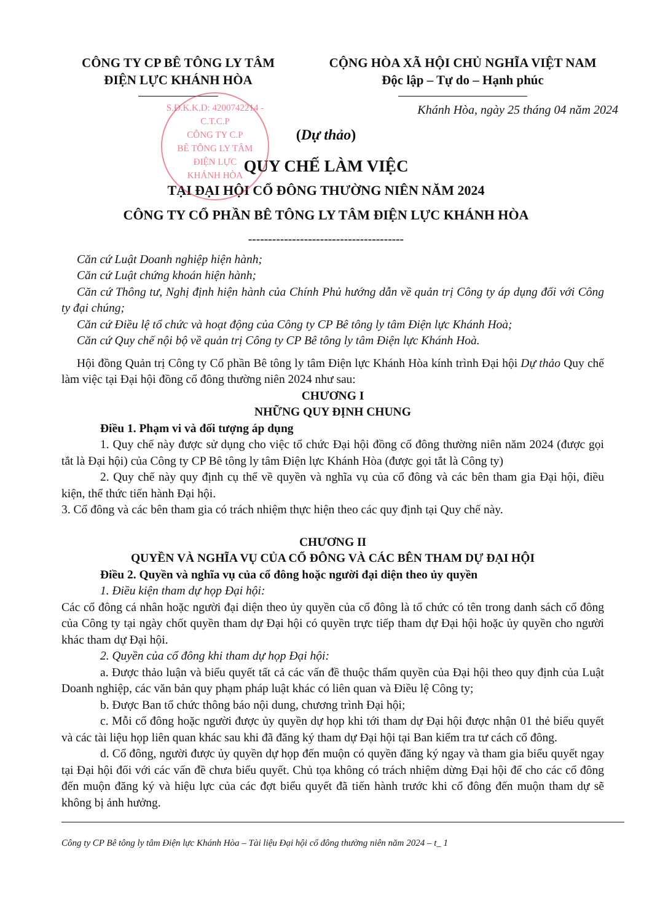S.Đ.K.K.D: 4200742214 - C.T.C.P
CÔNG TY C.P
BÊ TÔNG LY TÂM
ĐIỆN LỰC
KHÁNH HÒA
CÔNG TY CP BÊ TÔNG LY TÂM
ĐIỆN LỰC KHÁNH HÒA
CỘNG HÒA XÃ HỘI CHỦ NGHĨA VIỆT NAM
Độc lập – Tự do – Hạnh phúc
Khánh Hòa, ngày 25 tháng 04 năm 2024
(Dự thảo)
QUY CHẾ LÀM VIỆC
TẠI ĐẠI HỘI CỔ ĐÔNG THƯỜNG NIÊN NĂM 2024
CÔNG TY CỔ PHẦN BÊ TÔNG LY TÂM ĐIỆN LỰC KHÁNH HÒA
---------------------------------------
Căn cứ Luật Doanh nghiệp hiện hành;
Căn cứ Luật chứng khoán hiện hành;
Căn cứ Thông tư, Nghị định hiện hành của Chính Phủ hướng dẫn về quản trị Công ty áp dụng đối với Công ty đại chúng;
Căn cứ Điều lệ tổ chức và hoạt động của Công ty CP Bê tông ly tâm Điện lực Khánh Hoà;
Căn cứ Quy chế nội bộ về quản trị Công ty CP Bê tông ly tâm Điện lực Khánh Hoà.
Hội đồng Quản trị Công ty Cổ phần Bê tông ly tâm Điện lực Khánh Hòa kính trình Đại hội Dự thảo Quy chế làm việc tại Đại hội đồng cổ đông thường niên 2024 như sau:
CHƯƠNG I
NHỮNG QUY ĐỊNH CHUNG
Điều 1. Phạm vi và đối tượng áp dụng
1. Quy chế này được sử dụng cho việc tổ chức Đại hội đồng cổ đông thường niên năm 2024 (được gọi tắt là Đại hội) của Công ty CP Bê tông ly tâm Điện lực Khánh Hòa (được gọi tắt là Công ty)
2. Quy chế này quy định cụ thể về quyền và nghĩa vụ của cổ đông và các bên tham gia Đại hội, điều kiện, thể thức tiến hành Đại hội.
3. Cổ đông và các bên tham gia có trách nhiệm thực hiện theo các quy định tại Quy chế này.
CHƯƠNG II
QUYỀN VÀ NGHĨA VỤ CỦA CỔ ĐÔNG VÀ CÁC BÊN THAM DỰ ĐẠI HỘI
Điều 2. Quyền và nghĩa vụ của cổ đông hoặc người đại diện theo ủy quyền
1. Điều kiện tham dự họp Đại hội:
Các cổ đông cá nhân hoặc người đại diện theo ủy quyền của cổ đông là tổ chức có tên trong danh sách cổ đông của Công ty tại ngày chốt quyền tham dự Đại hội có quyền trực tiếp tham dự Đại hội hoặc ủy quyền cho người khác tham dự Đại hội.
2. Quyền của cổ đông khi tham dự họp Đại hội:
a. Được thảo luận và biểu quyết tất cả các vấn đề thuộc thẩm quyền của Đại hội theo quy định của Luật Doanh nghiệp, các văn bản quy phạm pháp luật khác có liên quan và Điều lệ Công ty;
b. Được Ban tổ chức thông báo nội dung, chương trình Đại hội;
c. Mỗi cổ đông hoặc người được ủy quyền dự họp khi tới tham dự Đại hội được nhận 01 thẻ biểu quyết và các tài liệu họp liên quan khác sau khi đã đăng ký tham dự Đại hội tại Ban kiểm tra tư cách cổ đông.
d. Cổ đông, người được ủy quyền dự họp đến muộn có quyền đăng ký ngay và tham gia biểu quyết ngay tại Đại hội đối với các vấn đề chưa biểu quyết. Chủ tọa không có trách nhiệm dừng Đại hội để cho các cổ đông đến muộn đăng ký và hiệu lực của các đợt biểu quyết đã tiến hành trước khi cổ đông đến muộn tham dự sẽ không bị ảnh hưởng.
Công ty CP Bê tông ly tâm Điện lực Khánh Hòa – Tài liệu Đại hội cổ đông thường niên năm 2024 – t_ 1